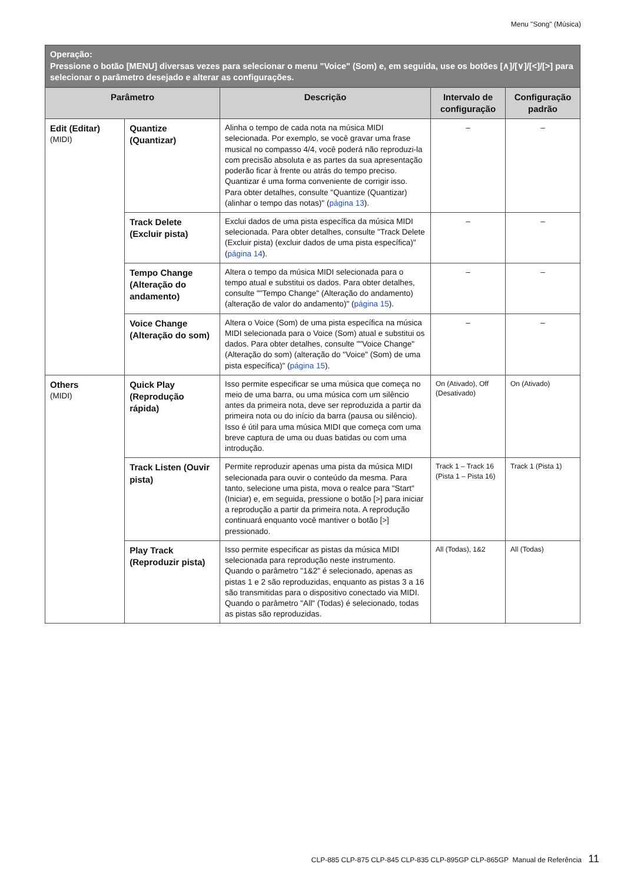Menu "Song" (Música)
| Operação: Pressione o botão [MENU] diversas vezes para selecionar o menu "Voice" (Som) e, em seguida, use os botões [∧]/[∨]/[<]/[>] para selecionar o parâmetro desejado e alterar as configurações. | | | | |
| Parâmetro | | Descrição | Intervalo de configuração | Configuração padrão |
| Edit (Editar) (MIDI) | Quantize (Quantizar) | Alinha o tempo de cada nota na música MIDI selecionada. Por exemplo, se você gravar uma frase musical no compasso 4/4, você poderá não reproduzi-la com precisão absoluta e as partes da sua apresentação poderão ficar à frente ou atrás do tempo preciso. Quantizar é uma forma conveniente de corrigir isso. Para obter detalhes, consulte "Quantize (Quantizar) (alinhar o tempo das notas)" ( página 13 ). | – | – |
| | Track Delete (Excluir pista) | Exclui dados de uma pista específica da música MIDI selecionada. Para obter detalhes, consulte "Track Delete (Excluir pista) (excluir dados de uma pista específica)" ( página 14 ). | – | – |
| | Tempo Change (Alteração do andamento) | Altera o tempo da música MIDI selecionada para o tempo atual e substitui os dados. Para obter detalhes, consulte ""Tempo Change" (Alteração do andamento) (alteração de valor do andamento)" ( página 15 ). | – | – |
| | Voice Change (Alteração do som) | Altera o Voice (Som) de uma pista específica na música MIDI selecionada para o Voice (Som) atual e substitui os dados. Para obter detalhes, consulte ""Voice Change" (Alteração do som) (alteração do "Voice" (Som) de uma pista específica)" ( página 15 ). | – | – |
| Others (MIDI) | Quick Play (Reprodução rápida) | Isso permite especificar se uma música que começa no meio de uma barra, ou uma música com um silêncio antes da primeira nota, deve ser reproduzida a partir da primeira nota ou do início da barra (pausa ou silêncio). Isso é útil para uma música MIDI que começa com uma breve captura de uma ou duas batidas ou com uma introdução. | On (Ativado), Off (Desativado) | On (Ativado) |
| | Track Listen (Ouvir pista) | Permite reproduzir apenas uma pista da música MIDI selecionada para ouvir o conteúdo da mesma. Para tanto, selecione uma pista, mova o realce para "Start" (Iniciar) e, em seguida, pressione o botão [>] para iniciar a reprodução a partir da primeira nota. A reprodução continuará enquanto você mantiver o botão [>] pressionado. | Track 1 – Track 16 (Pista 1 – Pista 16) | Track 1 (Pista 1) |
| | Play Track (Reproduzir pista) | Isso permite especificar as pistas da música MIDI selecionada para reprodução neste instrumento. Quando o parâmetro "1&2" é selecionado, apenas as pistas 1 e 2 são reproduzidas, enquanto as pistas 3 a 16 são transmitidas para o dispositivo conectado via MIDI. Quando o parâmetro "All" (Todas) é selecionado, todas as pistas são reproduzidas. | All (Todas), 1&2 | All (Todas) |
CLP-885 CLP-875 CLP-845 CLP-835 CLP-895GP CLP-865GP Manual de Referência 11